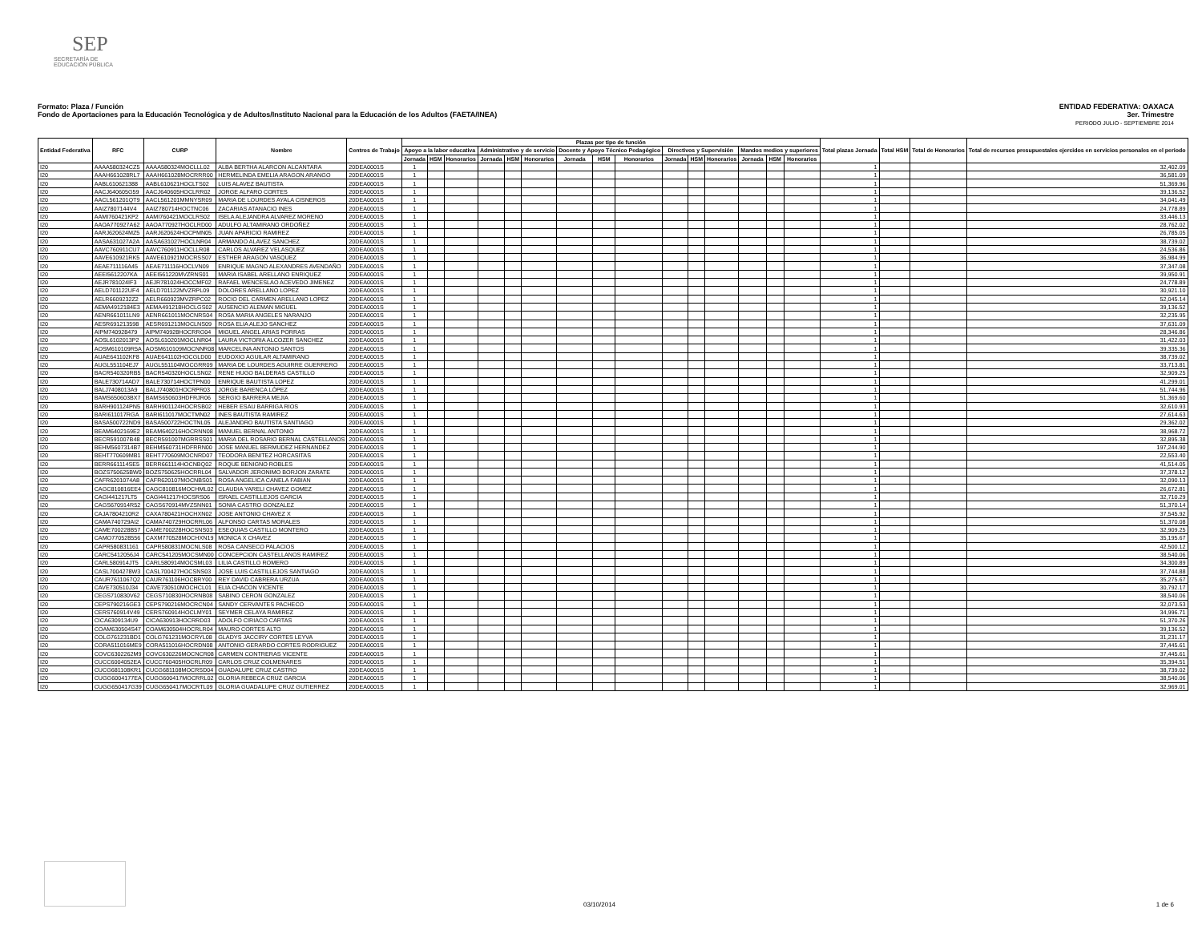SEP
SECRETARÍA DE
EDUCACIÓN PÚBLICA
ENTIDAD FEDERATIVA: OAXACA
3er. Trimestre
PERIODO JULIO - SEPTIEMBRE 2014
Formato: Plaza / Función
Fondo de Aportaciones para la Educación Tecnológica y de Adultos/Instituto Nacional para la Educación de los Adultos (FAETA/INEA)
| Entidad Federativa | RFC | CURP | Nombre | Centros de Trabajo | Plazas por tipo de función | | | | | | | | | | | | | | | Total plazas Jornada | Total HSM | Total de Honorarios | Total de recursos presupuestales ejercidos en servicios personales en el periodo |
| --- | --- | --- | --- | --- | --- | --- | --- | --- | --- | --- | --- | --- | --- | --- | --- | --- | --- | --- | --- | --- | --- | --- | --- |
| | | | | | Apoyo a la labor educativa | | | Administrativo y de servicio | | | Docente y Apoyo Técnico Pedagógico | | | Directivos y Supervisión | | | Mandos medios y superiores | | | | | | |
| | | | | | Jornada | HSM | Honorarios | Jornada | HSM | Honorarios | Jornada | HSM | Honorarios | Jornada | HSM | Honorarios | Jornada | HSM | Honorarios | | | | |
| I20 | AAAA580324CZ5 | AAAA580324MOCLLL02 | ALBA BERTHA ALARCON ALCANTARA | 20DEA0001S | 1 | | | | | | | | | | | | | | | 1 | | | 32,402.09 |
| I20 | AAAH661028RL7 | AAAH661028MOCRRR00 | HERMELINDA EMELIA ARAGON ARANGO | 20DEA0001S | 1 | | | | | | | | | | | | | | | 1 | | | 36,581.09 |
| I20 | AABL610621388 | AABL610621HOCLTS02 | LUIS ALAVEZ BAUTISTA | 20DEA0001S | 1 | | | | | | | | | | | | | | | 1 | | | 51,369.96 |
| I20 | AACJ640605G59 | AACJ640605HOCLRR02 | JORGE ALFARO CORTES | 20DEA0001S | 1 | | | | | | | | | | | | | | | 1 | | | 39,136.52 |
| I20 | AACL561201QT9 | AACL561201MMNYSR09 | MARIA DE LOURDES AYALA CISNEROS | 20DEA0001S | 1 | | | | | | | | | | | | | | | 1 | | | 34,041.49 |
| I20 | AAIZ7807144V4 | AAIZ780714HOCTNC06 | ZACARIAS ATANACIO INES | 20DEA0001S | 1 | | | | | | | | | | | | | | | 1 | | | 24,778.89 |
| I20 | AAMI760421KP2 | AAMI760421MOCLRS02 | ISELA ALEJANDRA ALVAREZ MORENO | 20DEA0001S | 1 | | | | | | | | | | | | | | | 1 | | | 33,446.13 |
| I20 | AAOA770927A62 | AAOA770927HOCLRD00 | ADULFO ALTAMIRANO ORDOÑEZ | 20DEA0001S | 1 | | | | | | | | | | | | | | | 1 | | | 28,762.02 |
| I20 | AARJ620624MZ5 | AARJ620624HOCPMN05 | JUAN APARICIO RAMIREZ | 20DEA0001S | 1 | | | | | | | | | | | | | | | 1 | | | 26,785.05 |
| I20 | AASA631027A2A | AASA631027HOCLNR04 | ARMANDO ALAVEZ SANCHEZ | 20DEA0001S | 1 | | | | | | | | | | | | | | | 1 | | | 38,739.02 |
| I20 | AAVC760911CU7 | AAVC760911HOCLLR08 | CARLOS ALVAREZ VELASQUEZ | 20DEA0001S | 1 | | | | | | | | | | | | | | | 1 | | | 24,536.86 |
| I20 | AAVE610921RK5 | AAVE610921MOCRSS07 | ESTHER ARAGON VASQUEZ | 20DEA0001S | 1 | | | | | | | | | | | | | | | 1 | | | 36,984.99 |
| I20 | AEAE711116A45 | AEAE711116HOCLVN09 | ENRIQUE MAGNO ALEXANDRES AVENDAÑO | 20DEA0001S | 1 | | | | | | | | | | | | | | | 1 | | | 37,347.08 |
| I20 | AEEI5612207KA | AEEI561220MVZRNS01 | MARIA ISABEL ARELLANO ENRIQUEZ | 20DEA0001S | 1 | | | | | | | | | | | | | | | 1 | | | 39,950.91 |
| I20 | AEJR781024IF3 | AEJR781024HOCCMF02 | RAFAEL WENCESLAO ACEVEDO JIMENEZ | 20DEA0001S | 1 | | | | | | | | | | | | | | | 1 | | | 24,778.89 |
| I20 | AELD701122UF4 | AELD701122MVZRPL09 | DOLORES ARELLANO LOPEZ | 20DEA0001S | 1 | | | | | | | | | | | | | | | 1 | | | 30,921.10 |
| I20 | AELR6609232Z2 | AELR660923MVZRPC02 | ROCIO DEL CARMEN ARELLANO LOPEZ | 20DEA0001S | 1 | | | | | | | | | | | | | | | 1 | | | 52,045.14 |
| I20 | AEMA4912184E3 | AEMA491218HOCLGS02 | AUSENCIO ALEMAN MIGUEL | 20DEA0001S | 1 | | | | | | | | | | | | | | | 1 | | | 39,136.52 |
| I20 | AENR661011LN9 | AENR661011MOCNRS04 | ROSA MARIA ANGELES NARANJO | 20DEA0001S | 1 | | | | | | | | | | | | | | | 1 | | | 32,235.95 |
| I20 | AESR691213598 | AESR691213MOCLNS09 | ROSA ELIA ALEJO SANCHEZ | 20DEA0001S | 1 | | | | | | | | | | | | | | | 1 | | | 37,631.09 |
| I20 | AIPM740928479 | AIPM740928HOCRRG04 | MIGUEL ANGEL ARIAS PORRAS | 20DEA0001S | 1 | | | | | | | | | | | | | | | 1 | | | 28,346.86 |
| I20 | AOSL6102013P2 | AOSL610201MOCLNR04 | LAURA VICTORIA ALCOZER SANCHEZ | 20DEA0001S | 1 | | | | | | | | | | | | | | | 1 | | | 31,422.03 |
| I20 | AOSM610109R5A | AOSM610109MOCNNR08 | MARCELINA ANTONIO SANTOS | 20DEA0001S | 1 | | | | | | | | | | | | | | | 1 | | | 39,335.36 |
| I20 | AUAE641102KF8 | AUAE641102HOCGLD00 | EUDOXIO AGUILAR ALTAMIRANO | 20DEA0001S | 1 | | | | | | | | | | | | | | | 1 | | | 38,739.02 |
| I20 | AUGL551104EJ7 | AUGL551104MOCGRR09 | MARIA DE LOURDES AGUIRRE GUERRERO | 20DEA0001S | 1 | | | | | | | | | | | | | | | 1 | | | 33,713.81 |
| I20 | BACR540320RB5 | BACR540320HOCLSN02 | RENE HUGO BALDERAS CASTILLO | 20DEA0001S | 1 | | | | | | | | | | | | | | | 1 | | | 32,909.25 |
| I20 | BALE730714AD7 | BALE730714HOCTPN00 | ENRIQUE BAUTISTA LOPEZ | 20DEA0001S | 1 | | | | | | | | | | | | | | | 1 | | | 41,299.01 |
| I20 | BALJ7408013A9 | BALJ740801HOCRPR03 | JORGE BARENCA LÓPEZ | 20DEA0001S | 1 | | | | | | | | | | | | | | | 1 | | | 51,744.96 |
| I20 | BAMS650603BX7 | BAMS650603HDFRJR06 | SERGIO BARRERA MEJIA | 20DEA0001S | 1 | | | | | | | | | | | | | | | 1 | | | 51,369.60 |
| I20 | BARH901124PN5 | BARH901124HOCRSB02 | HEBER ESAU BARRIGA RIOS | 20DEA0001S | 1 | | | | | | | | | | | | | | | 1 | | | 32,610.93 |
| I20 | BARI611017RGA | BARI611017MOCTMN02 | INES BAUTISTA RAMIREZ | 20DEA0001S | 1 | | | | | | | | | | | | | | | 1 | | | 27,614.63 |
| I20 | BASA500722ND9 | BASA500722HOCTNL05 | ALEJANDRO BAUTISTA SANTIAGO | 20DEA0001S | 1 | | | | | | | | | | | | | | | 1 | | | 29,362.02 |
| I20 | BEAM6402169E2 | BEAM640216HOCRNN08 | MANUEL BERNAL ANTONIO | 20DEA0001S | 1 | | | | | | | | | | | | | | | 1 | | | 38,968.72 |
| I20 | BECR591007B48 | BECR591007MGRRSS01 | MARIA DEL ROSARIO BERNAL CASTELLANOS | 20DEA0001S | 1 | | | | | | | | | | | | | | | 1 | | | 32,895.38 |
| I20 | BEHM5607314B7 | BEHM560731HDFRRN00 | JOSE MANUEL BERMUDEZ HERNANDEZ | 20DEA0001S | 1 | | | | | | | | | | | | | | | 1 | | | 197,244.90 |
| I20 | BEHT770609MB1 | BEHT770609MOCNRD07 | TEODORA BENITEZ HORCASITAS | 20DEA0001S | 1 | | | | | | | | | | | | | | | 1 | | | 22,553.40 |
| I20 | BERR661114SE5 | BERR661114HOCNBQ02 | ROQUE BENIGNO ROBLES | 20DEA0001S | 1 | | | | | | | | | | | | | | | 1 | | | 41,514.05 |
| I20 | BOZS750625BW0 | BOZS750625HOCRRL04 | SALVADOR JERONIMO BORJON ZARATE | 20DEA0001S | 1 | | | | | | | | | | | | | | | 1 | | | 37,378.12 |
| I20 | CAFR6201074A8 | CAFR620107MOCNBS01 | ROSA ANGELICA CANELA FABIAN | 20DEA0001S | 1 | | | | | | | | | | | | | | | 1 | | | 32,090.13 |
| I20 | CAGC810816EE4 | CAGC810816MOCHML02 | CLAUDIA YARELI CHAVEZ GOMEZ | 20DEA0001S | 1 | | | | | | | | | | | | | | | 1 | | | 26,672.81 |
| I20 | CAGI441217LT5 | CAGI441217HOCSRS06 | ISRAEL CASTILLEJOS GARCIA | 20DEA0001S | 1 | | | | | | | | | | | | | | | 1 | | | 32,710.29 |
| I20 | CAGS670914R52 | CAGS670914MVZSNN01 | SONIA CASTRO GONZALEZ | 20DEA0001S | 1 | | | | | | | | | | | | | | | 1 | | | 51,370.14 |
| I20 | CAJA7804210R2 | CAXA780421HOCHXN02 | JOSE ANTONIO CHAVEZ X | 20DEA0001S | 1 | | | | | | | | | | | | | | | 1 | | | 37,545.92 |
| I20 | CAMA740729AI2 | CAMA740729HOCRRL06 | ALFONSO CARTAS MORALES | 20DEA0001S | 1 | | | | | | | | | | | | | | | 1 | | | 51,370.08 |
| I20 | CAME700228B57 | CAME700228HOCSNS03 | ESEQUIAS CASTILLO MONTERO | 20DEA0001S | 1 | | | | | | | | | | | | | | | 1 | | | 32,909.25 |
| I20 | CAMO770528556 | CAXM770528MOCHXN19 | MONICA X CHAVEZ | 20DEA0001S | 1 | | | | | | | | | | | | | | | 1 | | | 35,195.67 |
| I20 | CAPR580831161 | CAPR580831MOCNLS08 | ROSA CANSECO PALACIOS | 20DEA0001S | 1 | | | | | | | | | | | | | | | 1 | | | 42,500.12 |
| I20 | CARC5412056J4 | CARC541205MOCSMN00 | CONCEPCION CASTELLANOS RAMIREZ | 20DEA0001S | 1 | | | | | | | | | | | | | | | 1 | | | 38,540.06 |
| I20 | CARL580914JT5 | CARL580914MOCSML03 | LILIA CASTILLO ROMERO | 20DEA0001S | 1 | | | | | | | | | | | | | | | 1 | | | 34,300.89 |
| I20 | CASL7004278W3 | CASL700427HOCSNS03 | JOSE LUIS CASTILLEJOS SANTIAGO | 20DEA0001S | 1 | | | | | | | | | | | | | | | 1 | | | 37,744.88 |
| I20 | CAUR7611067Q2 | CAUR761106HOCBRY00 | REY DAVID CABRERA URZUA | 20DEA0001S | 1 | | | | | | | | | | | | | | | 1 | | | 35,275.67 |
| I20 | CAVE730510J34 | CAVE730510MOCHCL01 | ELIA CHACON VICENTE | 20DEA0001S | 1 | | | | | | | | | | | | | | | 1 | | | 30,792.17 |
| I20 | CEGS710830V62 | CEGS710830HOCRNB08 | SABINO CERON GONZALEZ | 20DEA0001S | 1 | | | | | | | | | | | | | | | 1 | | | 38,540.06 |
| I20 | CEPS790216GE3 | CEPS790216MOCRCN04 | SANDY CERVANTES PACHECO | 20DEA0001S | 1 | | | | | | | | | | | | | | | 1 | | | 32,073.53 |
| I20 | CERS760914V49 | CERS760914HOCLMY01 | SEYMER CELAYA RAMIREZ | 20DEA0001S | 1 | | | | | | | | | | | | | | | 1 | | | 34,996.71 |
| I20 | CICA6309134U9 | CICA630913HOCRRD03 | ADOLFO CIRIACO CARTAS | 20DEA0001S | 1 | | | | | | | | | | | | | | | 1 | | | 51,370.26 |
| I20 | COAM630504S47 | COAM630504HOCRLR04 | MAURO CORTES ALTO | 20DEA0001S | 1 | | | | | | | | | | | | | | | 1 | | | 39,136.52 |
| I20 | COLG761231BD1 | COLG761231MOCRYL08 | GLADYS JACCIRY CORTES LEYVA | 20DEA0001S | 1 | | | | | | | | | | | | | | | 1 | | | 31,231.17 |
| I20 | CORA511016ME9 | CORA511016HOCRDN08 | ANTONIO GERARDO CORTES RODRIGUEZ | 20DEA0001S | 1 | | | | | | | | | | | | | | | 1 | | | 37,445.61 |
| I20 | COVC6302262M9 | COVC630226MOCNCR08 | CARMEN CONTRERAS VICENTE | 20DEA0001S | 1 | | | | | | | | | | | | | | | 1 | | | 37,445.61 |
| I20 | CUCC6004052EA | CUCC760405HOCRLR09 | CARLOS CRUZ COLMENARES | 20DEA0001S | 1 | | | | | | | | | | | | | | | 1 | | | 35,394.51 |
| I20 | CUCG681108KR1 | CUCG681108MOCRSD04 | GUADALUPE CRUZ CASTRO | 20DEA0001S | 1 | | | | | | | | | | | | | | | 1 | | | 38,739.02 |
| I20 | CUGG6004177EA | CUGG600417MOCRRL02 | GLORIA REBECA CRUZ GARCIA | 20DEA0001S | 1 | | | | | | | | | | | | | | | 1 | | | 38,540.06 |
| I20 | CUGG650417G39 | CUGG650417MOCRTL09 | GLORIA GUADALUPE CRUZ GUTIERREZ | 20DEA0001S | 1 | | | | | | | | | | | | | | | 1 | | | 32,969.01 |
03/10/2014 1 de 6